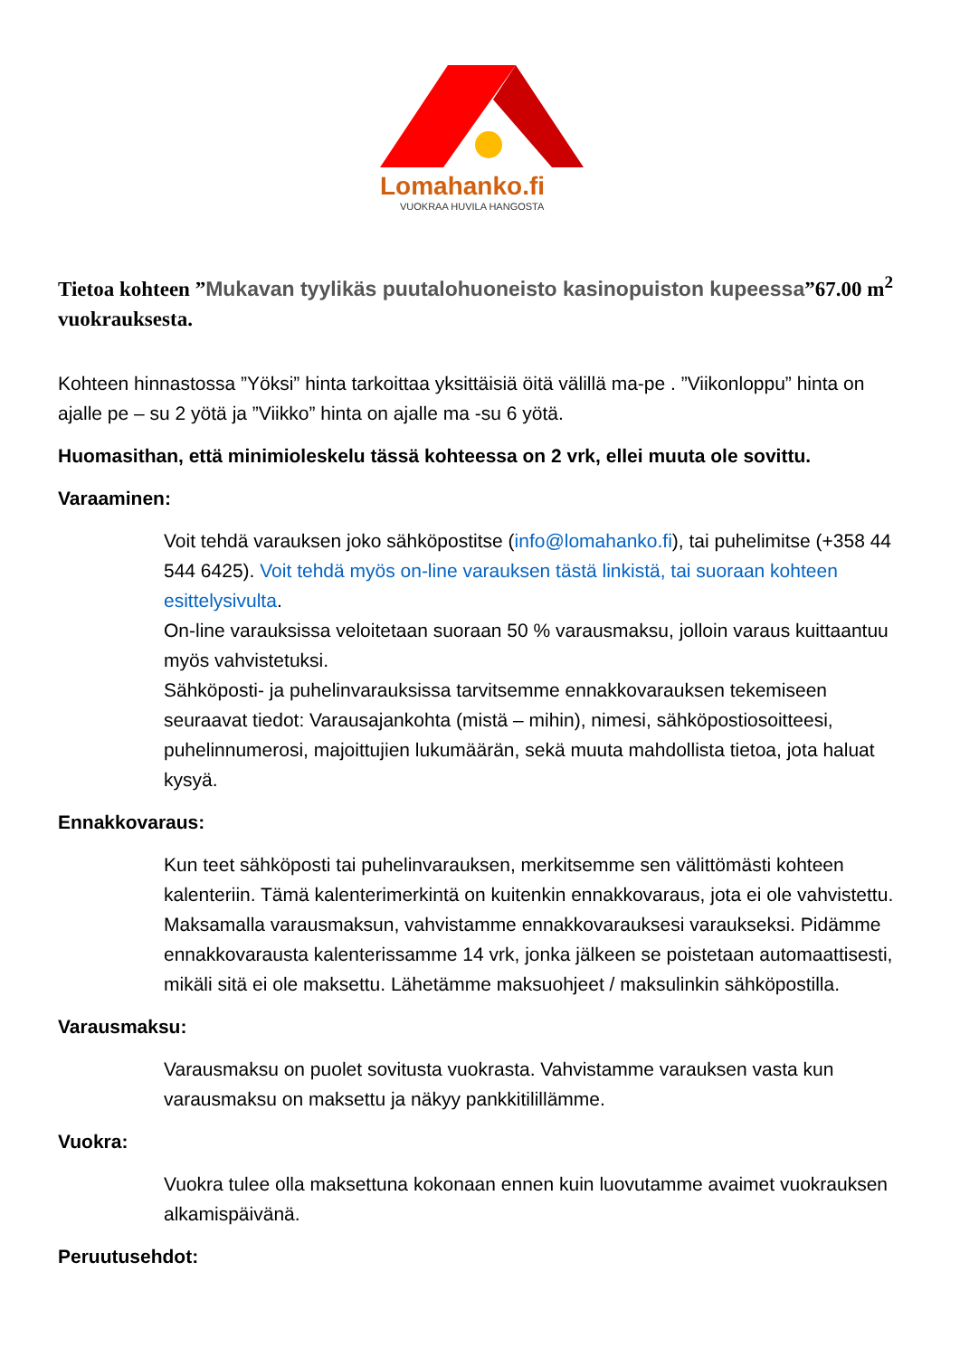Lomahanko.fi
VUOKRAA HUVILA HANGOSTA
Tietoa kohteen ”Mukavan tyylikäs puutalohuoneisto kasinopuiston kupeessa”67.00 m<sup>2</sup> vuokrauksesta.
Kohteen hinnastossa ”Yöksi” hinta tarkoittaa yksittäisiä öitä välillä ma-pe . ”Viikonloppu” hinta on ajalle pe – su 2 yötä ja ”Viikko” hinta on ajalle ma -su 6 yötä.
Huomasithan, että minimioleskelu tässä kohteessa on 2 vrk, ellei muuta ole sovittu.
Varaaminen:
Voit tehdä varauksen joko sähköpostitse (info@lomahanko.fi), tai puhelimitse (+358 44 544 6425). Voit tehdä myös on-line varauksen tästä linkistä, tai suoraan kohteen esittelysivulta.
On-line varauksissa veloitetaan suoraan 50 % varausmaksu, jolloin varaus kuittaantuu myös vahvistetuksi.
Sähköposti- ja puhelinvarauksissa tarvitsemme ennakkovarauksen tekemiseen seuraavat tiedot: Varausajankohta (mistä – mihin), nimesi, sähköpostiosoitteesi, puhelinnumerosi, majoittujien lukumäärän, sekä muuta mahdollista tietoa, jota haluat kysyä.
Ennakkovaraus:
Kun teet sähköposti tai puhelinvarauksen, merkitsemme sen välittömästi kohteen kalenteriin. Tämä kalenterimerkintä on kuitenkin ennakkovaraus, jota ei ole vahvistettu. Maksamalla varausmaksun, vahvistamme ennakkovarauksesi varaukseksi. Pidämme ennakkovarausta kalenterissamme 14 vrk, jonka jälkeen se poistetaan automaattisesti, mikäli sitä ei ole maksettu. Lähetämme maksuohjeet / maksulinkin sähköpostilla.
Varausmaksu:
Varausmaksu on puolet sovitusta vuokrasta. Vahvistamme varauksen vasta kun varausmaksu on maksettu ja näkyy pankkitilillämme.
Vuokra:
Vuokra tulee olla maksettuna kokonaan ennen kuin luovutamme avaimet vuokrauksen alkamispäivänä.
Peruutusehdot: